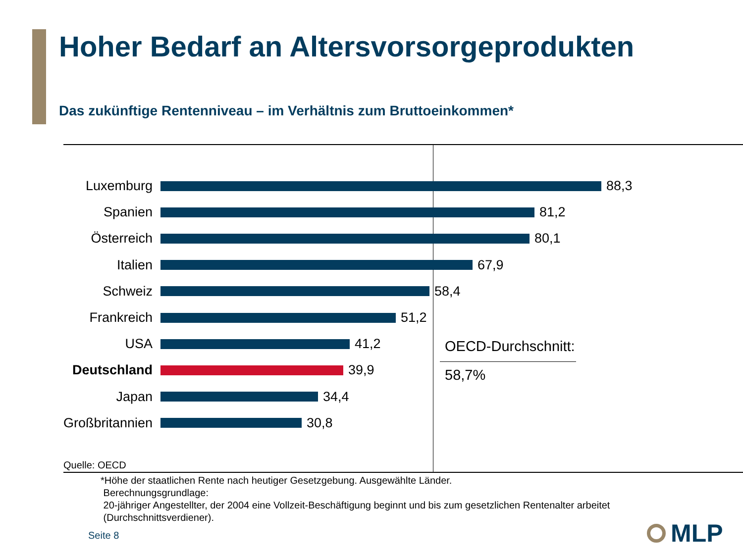Hoher Bedarf an Altersvorsorgeprodukten
Das zukünftige Rentenniveau – im Verhältnis zum Bruttoeinkommen*
Luxemburg 88,3
Spanien 81,2
Österreich 80,1
Italien 67,9
Schweiz 58,4
Frankreich 51,2
USA 41,2
Deutschland 39,9
Japan 34,4
Großbritannien
30,8
OECD-Durchschnitt:
58,7%
Quelle: OECD
*Höhe der staatlichen Rente nach heutiger Gesetzgebung. Ausgewählte Länder.
Berechnungsgrundlage:
20-jähriger Angestellter, der 2004 eine Vollzeit-Beschäftigung beginnt und bis zum gesetzlichen Rentenalter arbeitet
(Durchschnittsverdiener).
Seite 8 MLP